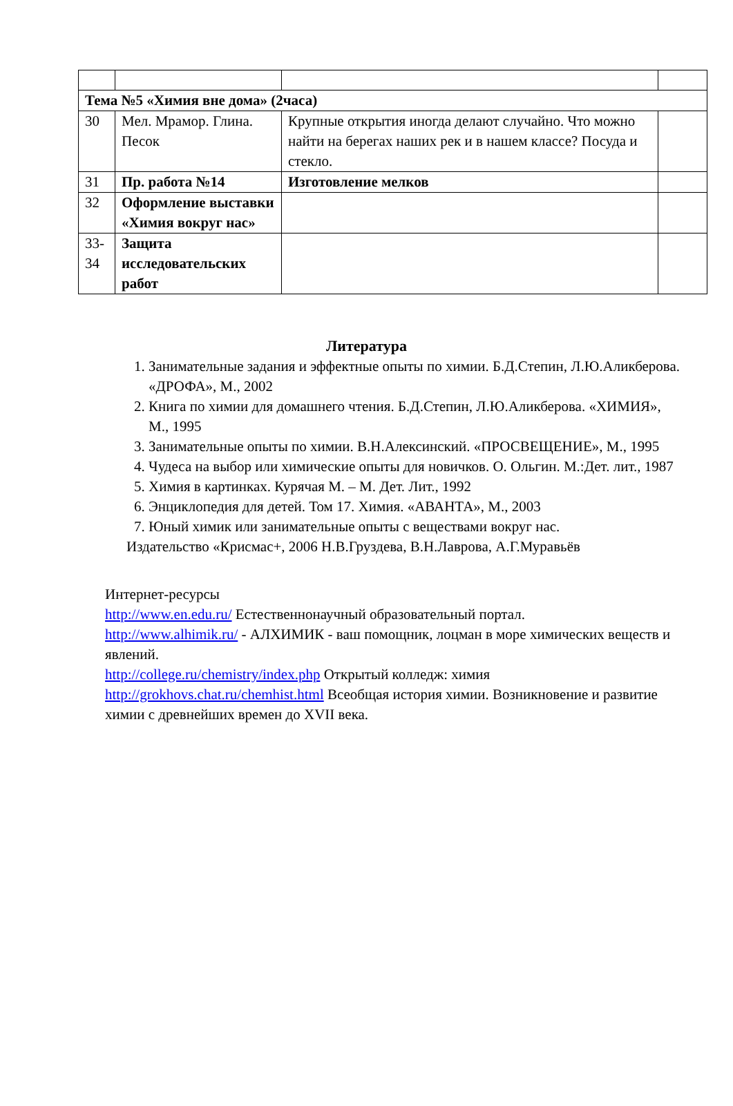| Тема №5 «Химия вне дома» (2часа) | | | |
| 30 | Мел. Мрамор. Глина. Песок | Крупные открытия иногда делают случайно. Что можно найти на берегах наших рек и в нашем классе? Посуда и стекло. | |
| 31 | Пр. работа №14 | Изготовление мелков | |
| 32 | Оформление выставки «Химия вокруг нас» | | |
| 33-34 | Защита исследовательских работ | | |
Литература
1. Занимательные задания и эффектные опыты по химии. Б.Д.Степин, Л.Ю.Аликберова. «ДРОФА», М., 2002
2. Книга по химии для домашнего чтения. Б.Д.Степин, Л.Ю.Аликберова. «ХИМИЯ», М., 1995
3. Занимательные опыты по химии. В.Н.Алексинский. «ПРОСВЕЩЕНИЕ», М., 1995
4. Чудеса на выбор или химические опыты для новичков. О. Ольгин. М.:Дет. лит., 1987
5. Химия в картинках. Курячая М. – М. Дет. Лит., 1992
6. Энциклопедия для детей. Том 17. Химия. «АВАНТА», М., 2003
7. Юный химик или занимательные опыты с веществами вокруг нас.
Издательство «Крисмас+, 2006 Н.В.Груздева, В.Н.Лаврова, А.Г.Муравьёв
Интернет-ресурсы
http://www.en.edu.ru/ Естественнонаучный образовательный портал.
http://www.alhimik.ru/ - АЛХИМИК - ваш помощник, лоцман в море химических веществ и явлений.
http://college.ru/chemistry/index.php Открытый колледж: химия
http://grokhovs.chat.ru/chemhist.html Всеобщая история химии. Возникновение и развитие химии с древнейших времен до XVII века.